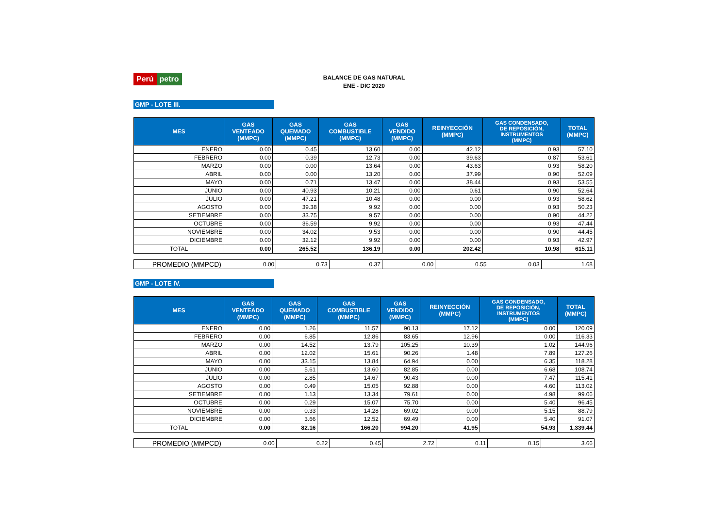Perú petro
BALANCE DE GAS NATURAL
ENE - DIC 2020
GMP - LOTE III.
| MES | GAS VENTEADO (MMPC) | GAS QUEMADO (MMPC) | GAS COMBUSTIBLE (MMPC) | GAS VENDIDO (MMPC) | REINYECCIÓN (MMPC) | GAS CONDENSADO, DE REPOSICIÓN, INSTRUMENTOS (MMPC) | TOTAL (MMPC) |
| --- | --- | --- | --- | --- | --- | --- | --- |
| ENERO | 0.00 | 0.45 | 13.60 | 0.00 | 42.12 | 0.93 | 57.10 |
| FEBRERO | 0.00 | 0.39 | 12.73 | 0.00 | 39.63 | 0.87 | 53.61 |
| MARZO | 0.00 | 0.00 | 13.64 | 0.00 | 43.63 | 0.93 | 58.20 |
| ABRIL | 0.00 | 0.00 | 13.20 | 0.00 | 37.99 | 0.90 | 52.09 |
| MAYO | 0.00 | 0.71 | 13.47 | 0.00 | 38.44 | 0.93 | 53.55 |
| JUNIO | 0.00 | 40.93 | 10.21 | 0.00 | 0.61 | 0.90 | 52.64 |
| JULIO | 0.00 | 47.21 | 10.48 | 0.00 | 0.00 | 0.93 | 58.62 |
| AGOSTO | 0.00 | 39.38 | 9.92 | 0.00 | 0.00 | 0.93 | 50.23 |
| SETIEMBRE | 0.00 | 33.75 | 9.57 | 0.00 | 0.00 | 0.90 | 44.22 |
| OCTUBRE | 0.00 | 36.59 | 9.92 | 0.00 | 0.00 | 0.93 | 47.44 |
| NOVIEMBRE | 0.00 | 34.02 | 9.53 | 0.00 | 0.00 | 0.90 | 44.45 |
| DICIEMBRE | 0.00 | 32.12 | 9.92 | 0.00 | 0.00 | 0.93 | 42.97 |
| TOTAL | 0.00 | 265.52 | 136.19 | 0.00 | 202.42 | 10.98 | 615.11 |
| PROMEDIO (MMPCD) | 0.00 | 0.73 | 0.37 | 0.00 | 0.55 | 0.03 | 1.68 |
GMP - LOTE IV.
| MES | GAS VENTEADO (MMPC) | GAS QUEMADO (MMPC) | GAS COMBUSTIBLE (MMPC) | GAS VENDIDO (MMPC) | REINYECCIÓN (MMPC) | GAS CONDENSADO, DE REPOSICIÓN, INSTRUMENTOS (MMPC) | TOTAL (MMPC) |
| --- | --- | --- | --- | --- | --- | --- | --- |
| ENERO | 0.00 | 1.26 | 11.57 | 90.13 | 17.12 | 0.00 | 120.09 |
| FEBRERO | 0.00 | 6.85 | 12.86 | 83.65 | 12.96 | 0.00 | 116.33 |
| MARZO | 0.00 | 14.52 | 13.79 | 105.25 | 10.39 | 1.02 | 144.96 |
| ABRIL | 0.00 | 12.02 | 15.61 | 90.26 | 1.48 | 7.89 | 127.26 |
| MAYO | 0.00 | 33.15 | 13.84 | 64.94 | 0.00 | 6.35 | 118.28 |
| JUNIO | 0.00 | 5.61 | 13.60 | 82.85 | 0.00 | 6.68 | 108.74 |
| JULIO | 0.00 | 2.85 | 14.67 | 90.43 | 0.00 | 7.47 | 115.41 |
| AGOSTO | 0.00 | 0.49 | 15.05 | 92.88 | 0.00 | 4.60 | 113.02 |
| SETIEMBRE | 0.00 | 1.13 | 13.34 | 79.61 | 0.00 | 4.98 | 99.06 |
| OCTUBRE | 0.00 | 0.29 | 15.07 | 75.70 | 0.00 | 5.40 | 96.45 |
| NOVIEMBRE | 0.00 | 0.33 | 14.28 | 69.02 | 0.00 | 5.15 | 88.79 |
| DICIEMBRE | 0.00 | 3.66 | 12.52 | 69.49 | 0.00 | 5.40 | 91.07 |
| TOTAL | 0.00 | 82.16 | 166.20 | 994.20 | 41.95 | 54.93 | 1,339.44 |
| PROMEDIO (MMPCD) | 0.00 | 0.22 | 0.45 | 2.72 | 0.11 | 0.15 | 3.66 |